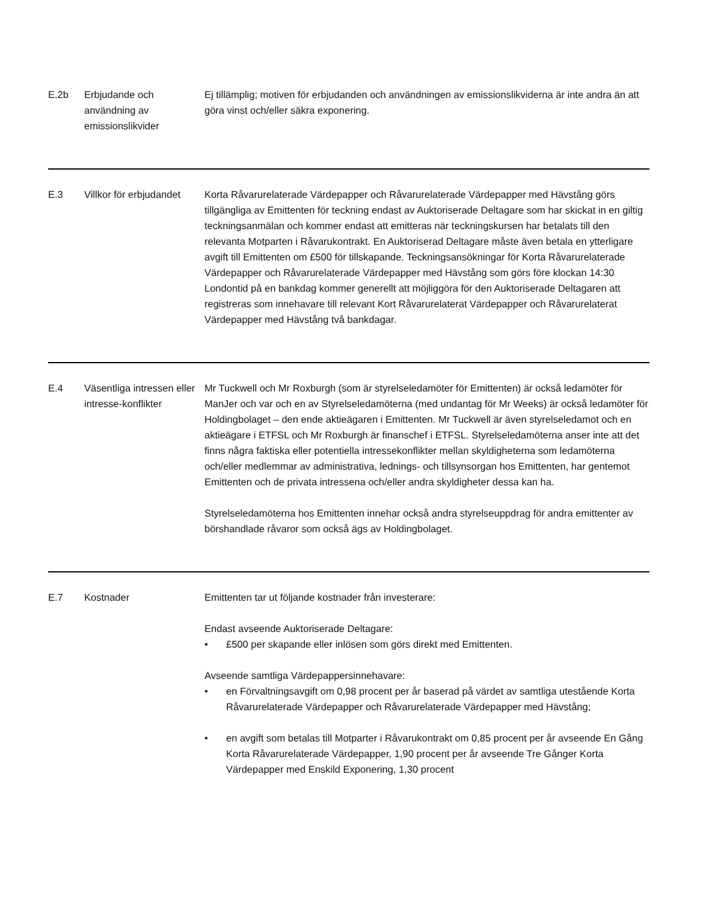| E.2b | Erbjudande och användning av emissionslikvider | Ej tillämplig; motiven för erbjudanden och användningen av emissionslikviderna är inte andra än att göra vinst och/eller säkra exponering. |
| E.3 | Villkor för erbjudandet | Korta Råvarurelaterade Värdepapper och Råvarurelaterade Värdepapper med Hävstång görs tillgängliga av Emittenten för teckning endast av Auktoriserade Deltagare som har skickat in en giltig teckningsanmälan och kommer endast att emitteras när teckningskursen har betalats till den relevanta Motparten i Råvarukontrakt. En Auktoriserad Deltagare måste även betala en ytterligare avgift till Emittenten om £500 för tillskapande. Teckningsansökningar för Korta Råvarurelaterade Värdepapper och Råvarurelaterade Värdepapper med Hävstång som görs före klockan 14:30 Londontid på en bankdag kommer generellt att möjliggöra för den Auktoriserade Deltagaren att registreras som innehavare till relevant Kort Råvarurelaterat Värdepapper och Råvarurelaterat Värdepapper med Hävstång två bankdagar. |
| E.4 | Väsentliga intressen eller intresse-konflikter | Mr Tuckwell och Mr Roxburgh (som är styrelseledamöter för Emittenten) är också ledamöter för ManJer och var och en av Styrelseledamöterna (med undantag för Mr Weeks) är också ledamöter för Holdingbolaget – den ende aktieägaren i Emittenten. Mr Tuckwell är även styrelseledamot och en aktieägare i ETFSL och Mr Roxburgh är finanschef i ETFSL. Styrelseledamöterna anser inte att det finns några faktiska eller potentiella intressekonflikter mellan skyldigheterna som ledamöterna och/eller medlemmar av administrativa, lednings- och tillsynsorgan hos Emittenten, har gentemot Emittenten och de privata intressena och/eller andra skyldigheter dessa kan ha. Styrelseledamöterna hos Emittenten innehar också andra styrelseuppdrag för andra emittenter av börshandlade råvaror som också ägs av Holdingbolaget. |
| E.7 | Kostnader | Emittenten tar ut följande kostnader från investerare: Endast avseende Auktoriserade Deltagare: • £500 per skapande eller inlösen som görs direkt med Emittenten. Avseende samtliga Värdepappersinnehavare: • en Förvaltningsavgift om 0,98 procent per år baserad på värdet av samtliga utestående Korta Råvarurelaterade Värdepapper och Råvarurelaterade Värdepapper med Hävstång; • en avgift som betalas till Motparter i Råvarukontrakt om 0,85 procent per år avseende En Gång Korta Råvarurelaterade Värdepapper, 1,90 procent per år avseende Tre Gånger Korta Värdepapper med Enskild Exponering, 1,30 procent |